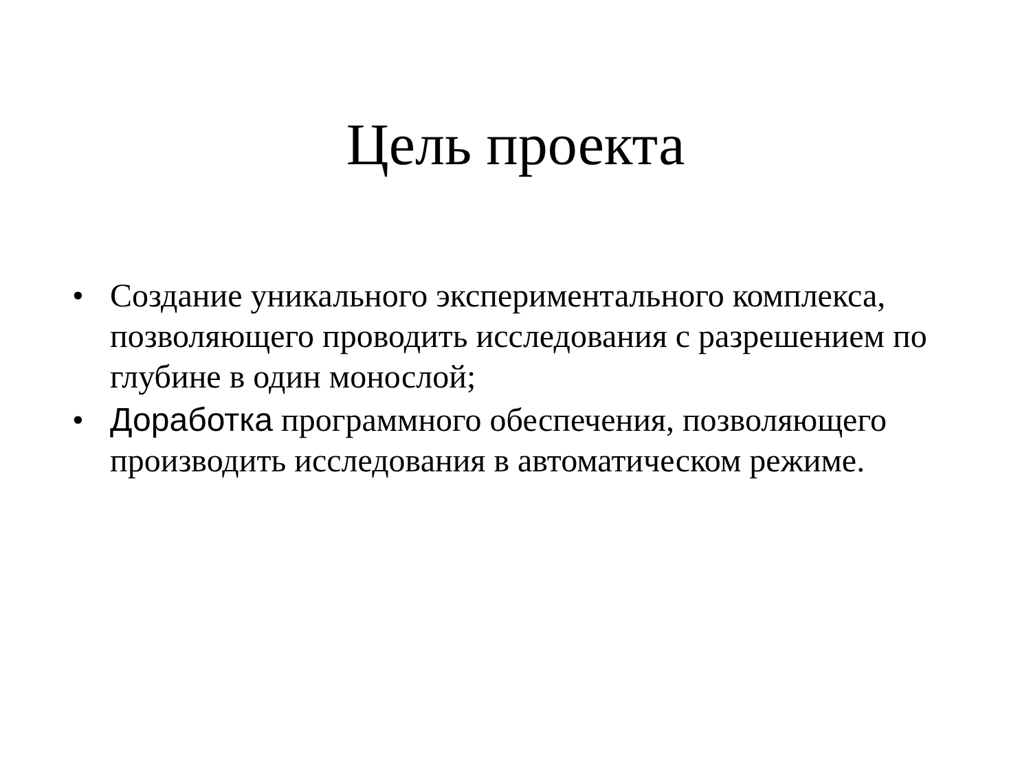Цель проекта
• Создание уникального экспериментального комплекса, позволяющего проводить исследования с разрешением по глубине в один монослой;
• Доработка программного обеспечения, позволяющего производить исследования в автоматическом режиме.